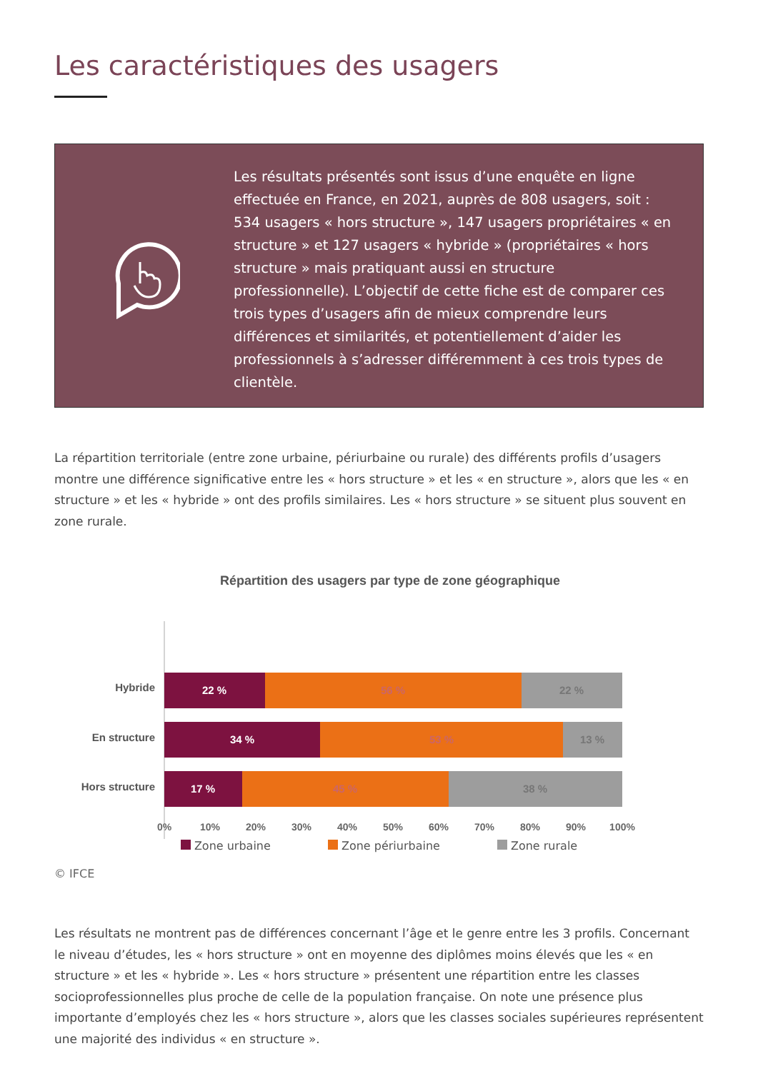Les caractéristiques des usagers
Les résultats présentés sont issus d’une enquête en ligne effectuée en France, en 2021, auprès de 808 usagers, soit : 534 usagers « hors structure », 147 usagers propriétaires « en structure » et 127 usagers « hybride » (propriétaires « hors structure » mais pratiquant aussi en structure professionnelle). L’objectif de cette fiche est de comparer ces trois types d’usagers afin de mieux comprendre leurs différences et similarités, et potentiellement d’aider les professionnels à s’adresser différemment à ces trois types de clientèle.
La répartition territoriale (entre zone urbaine, périurbaine ou rurale) des différents profils d’usagers montre une différence significative entre les « hors structure » et les « en structure », alors que les « en structure » et les « hybride » ont des profils similaires. Les « hors structure » se situent plus souvent en zone rurale.
Répartition des usagers par type de zone géographique
Hybride
22 %
56 %
22 %
En structure
34 %
53 %
13 %
Hors structure
17 %
45 %
38 %
0%
10%
20%
30%
40%
50%
60%
70%
80%
90%
100%
Zone urbaine Zone périurbaine Zone rurale
© IFCE
Les résultats ne montrent pas de différences concernant l’âge et le genre entre les 3 profils. Concernant le niveau d’études, les « hors structure » ont en moyenne des diplômes moins élevés que les « en structure » et les « hybride ». Les « hors structure » présentent une répartition entre les classes socioprofessionnelles plus proche de celle de la population française. On note une présence plus importante d’employés chez les « hors structure », alors que les classes sociales supérieures représentent une majorité des individus « en structure ».